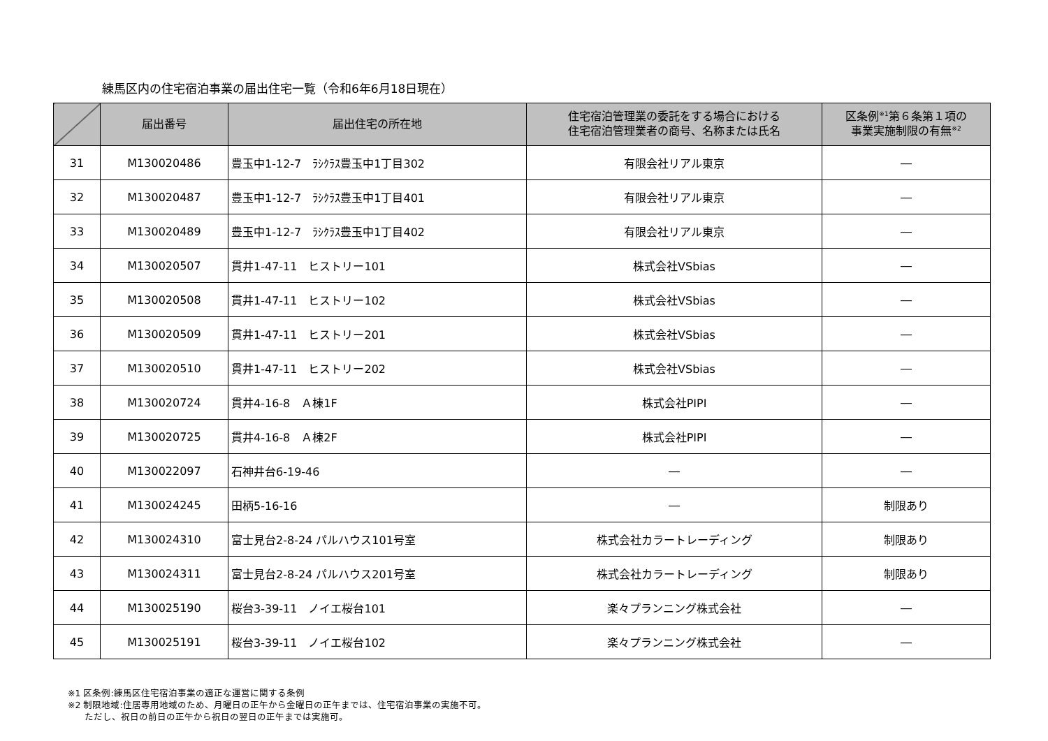練馬区内の住宅宿泊事業の届出住宅一覧（令和6年6月18日現在）
| | 届出番号 | 届出住宅の所在地 | 住宅宿泊管理業の委託をする場合における 住宅宿泊管理業者の商号、名称または氏名 | 区条例<sup>※1</sup>第６条第１項の 事業実施制限の有無<sup>※2</sup> |
| --- | --- | --- | --- | --- |
| 31 | M130020486 | 豊玉中1-12-7 ﾗｼｸﾗｽ豊玉中1丁目302 | 有限会社リアル東京 | ― |
| 32 | M130020487 | 豊玉中1-12-7 ﾗｼｸﾗｽ豊玉中1丁目401 | 有限会社リアル東京 | ― |
| 33 | M130020489 | 豊玉中1-12-7 ﾗｼｸﾗｽ豊玉中1丁目402 | 有限会社リアル東京 | ― |
| 34 | M130020507 | 貫井1-47-11 ヒストリー101 | 株式会社VSbias | ― |
| 35 | M130020508 | 貫井1-47-11 ヒストリー102 | 株式会社VSbias | ― |
| 36 | M130020509 | 貫井1-47-11 ヒストリー201 | 株式会社VSbias | ― |
| 37 | M130020510 | 貫井1-47-11 ヒストリー202 | 株式会社VSbias | ― |
| 38 | M130020724 | 貫井4-16-8 Ａ棟1F | 株式会社PIPI | ― |
| 39 | M130020725 | 貫井4-16-8 Ａ棟2F | 株式会社PIPI | ― |
| 40 | M130022097 | 石神井台6-19-46 | ― | ― |
| 41 | M130024245 | 田柄5-16-16 | ― | 制限あり |
| 42 | M130024310 | 富士見台2-8-24 パルハウス101号室 | 株式会社カラートレーディング | 制限あり |
| 43 | M130024311 | 富士見台2-8-24 パルハウス201号室 | 株式会社カラートレーディング | 制限あり |
| 44 | M130025190 | 桜台3-39-11 ノイエ桜台101 | 楽々プランニング株式会社 | ― |
| 45 | M130025191 | 桜台3-39-11 ノイエ桜台102 | 楽々プランニング株式会社 | ― |
※1 区条例:練馬区住宅宿泊事業の適正な運営に関する条例
※2 制限地域:住居専用地域のため、月曜日の正午から金曜日の正午までは、住宅宿泊事業の実施不可。
ただし、祝日の前日の正午から祝日の翌日の正午までは実施可。